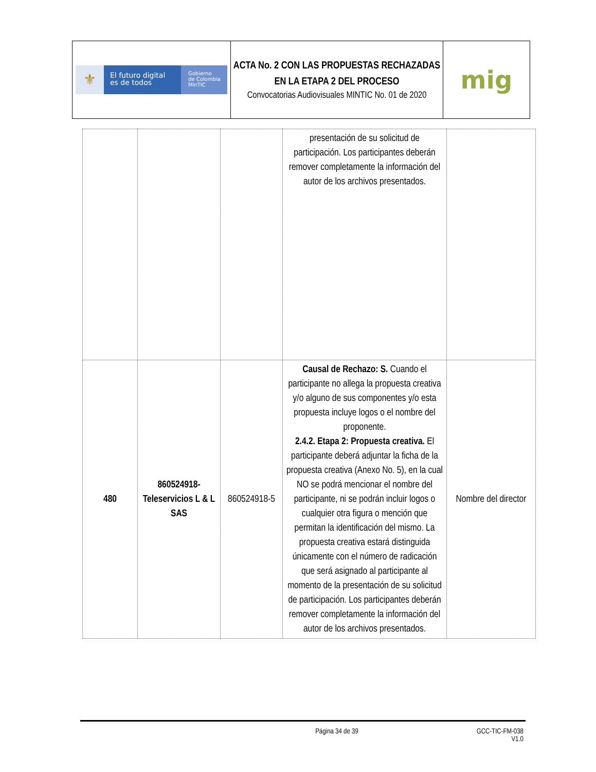| ⚜ El futuro digital es de todos Gobierno de Colombia MinTIC | ACTA No. 2 CON LAS PROPUESTAS RECHAZADAS EN LA ETAPA 2 DEL PROCESO Convocatorias Audiovisuales MINTIC No. 01 de 2020 | mig |
| | | | presentación de su solicitud de participación. Los participantes deberán remover completamente la información del autor de los archivos presentados. | |
| 480 | 860524918-Teleservicios L & L SAS | 860524918-5 | Causal de Rechazo: S. Cuando el participante no allega la propuesta creativa y/o alguno de sus componentes y/o esta propuesta incluye logos o el nombre del proponente. 2.4.2. Etapa 2: Propuesta creativa. El participante deberá adjuntar la ficha de la propuesta creativa (Anexo No. 5), en la cual NO se podrá mencionar el nombre del participante, ni se podrán incluir logos o cualquier otra figura o mención que permitan la identificación del mismo. La propuesta creativa estará distinguida únicamente con el número de radicación que será asignado al participante al momento de la presentación de su solicitud de participación. Los participantes deberán remover completamente la información del autor de los archivos presentados. | Nombre del director |
Página 34 de 39 GCC-TIC-FM-038
V1.0